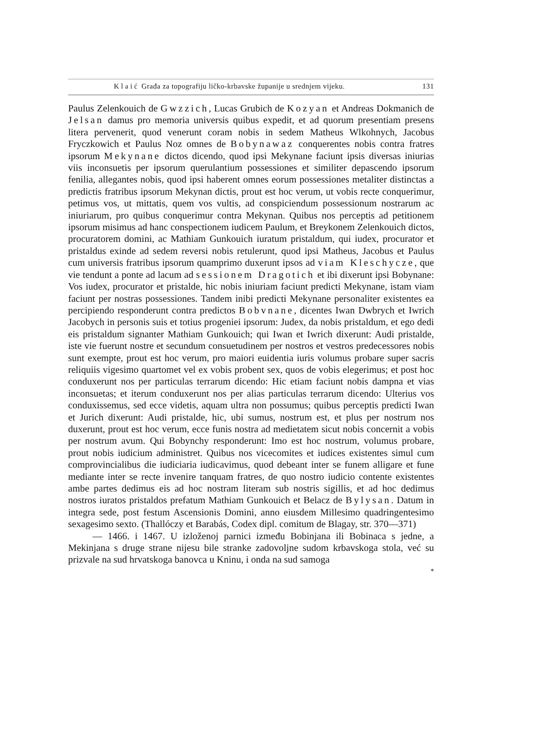Klaić Građa za topografiju ličko-krbavske županije u srednjem vijeku. 131
Paulus Zelenkouich de Gwzzich, Lucas Grubich de Kozyan et Andreas Dokmanich de Jelsan damus pro memoria universis quibus expedit, et ad quorum presentiam presens litera pervenerit, quod venerunt coram nobis in sedem Matheus Wlkohnych, Jacobus Fryczkowich et Paulus Noz omnes de Bobynawaz conquerentes nobis contra fratres ipsorum Mekynane dictos dicendo, quod ipsi Mekynane faciunt ipsis diversas iniurias viis inconsuetis per ipsorum querulantium possessiones et similiter depascendo ipsorum fenilia, allegantes nobis, quod ipsi haberent omnes eorum possessiones metaliter distinctas a predictis fratribus ipsorum Mekynan dictis, prout est hoc verum, ut vobis recte conquerimur, petimus vos, ut mittatis, quem vos vultis, ad conspiciendum possessionum nostrarum ac iniuriarum, pro quibus conquerimur contra Mekynan. Quibus nos perceptis ad petitionem ipsorum misimus ad hanc conspectionem iudicem Paulum, et Breykonem Zelenkouich dictos, procuratorem domini, ac Mathiam Gunkouich iuratum pristaldum, qui iudex, procurator et pristaldus exinde ad sedem reversi nobis retulerunt, quod ipsi Matheus, Jacobus et Paulus cum universis fratribus ipsorum quamprimo duxerunt ipsos ad viam Kleschycze, que vie tendunt a ponte ad lacum ad sessionem Dragotich et ibi dixerunt ipsi Bobynane: Vos iudex, procurator et pristalde, hic nobis iniuriam faciunt predicti Mekynane, istam viam faciunt per nostras possessiones. Tandem inibi predicti Mekynane personaliter existentes ea percipiendo responderunt contra predictos Bobvnane, dicentes Iwan Dwbrych et Iwrich Jacobych in personis suis et totius progeniei ipsorum: Judex, da nobis pristaldum, et ego dedi eis pristaldum signanter Mathiam Gunkouich; qui Iwan et Iwrich dixerunt: Audi pristalde, iste vie fuerunt nostre et secundum consuetudinem per nostros et vestros predecessores nobis sunt exempte, prout est hoc verum, pro maiori euidentia iuris volumus probare super sacris reliquiis vigesimo quartomet vel ex vobis probent sex, quos de vobis elegerimus; et post hoc conduxerunt nos per particulas terrarum dicendo: Hic etiam faciunt nobis dampna et vias inconsuetas; et iterum conduxerunt nos per alias particulas terrarum dicendo: Ulterius vos conduxissemus, sed ecce videtis, aquam ultra non possumus; quibus perceptis predicti Iwan et Jurich dixerunt: Audi pristalde, hic, ubi sumus, nostrum est, et plus per nostrum nos duxerunt, prout est hoc verum, ecce funis nostra ad medietatem sicut nobis concernit a vobis per nostrum avum. Qui Bobynchy responderunt: Imo est hoc nostrum, volumus probare, prout nobis iudicium administret. Quibus nos vicecomites et iudices existentes simul cum comprovincialibus die iudiciaria iudicavimus, quod debeant inter se funem alligare et fune mediante inter se recte invenire tanquam fratres, de quo nostro iudicio contente existentes ambe partes dedimus eis ad hoc nostram literam sub nostris sigillis, et ad hoc dedimus nostros iuratos pristaldos prefatum Mathiam Gunkouich et Belacz de Bylysan. Datum in integra sede, post festum Ascensionis Domini, anno eiusdem Millesimo quadringentesimo sexagesimo sexto. (Thallóczy et Barabás, Codex dipl. comitum de Blagay, str. 370—371)
— 1466. i 1467. U izloženoj parnici između Bobinjana ili Bobinaca s jedne, a Mekinjana s druge strane nijesu bile stranke zadovoljne sudom krbavskoga stola, već su prizvale na sud hrvatskoga banovca u Kninu, i onda na sud samoga
*